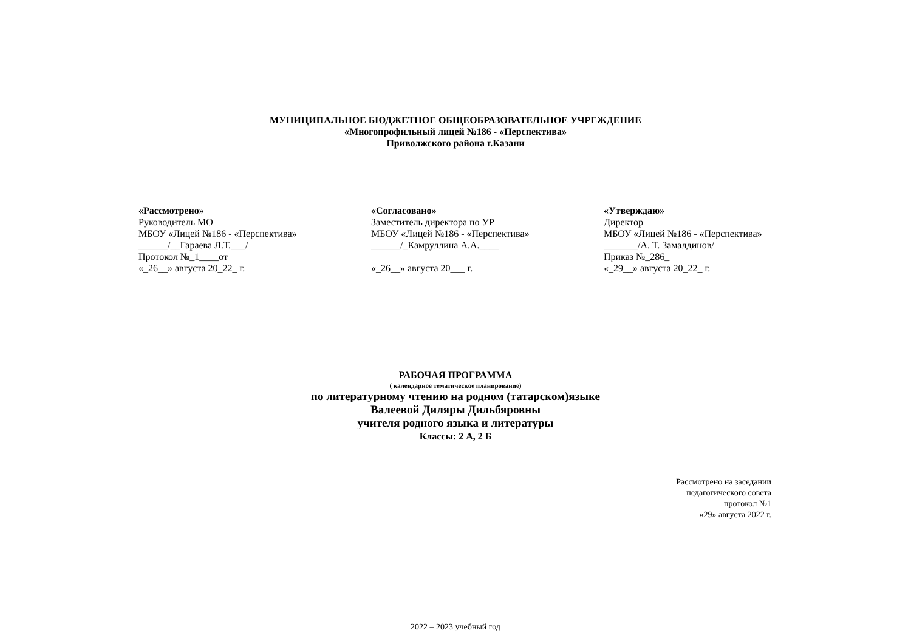МУНИЦИПАЛЬНОЕ БЮДЖЕТНОЕ ОБЩЕОБРАЗОВАТЕЛЬНОЕ УЧРЕЖДЕНИЕ
«Многопрофильный лицей №186 - «Перспектива»
Приволжского района г.Казани
«Рассмотрено»
Руководитель МО
МБОУ «Лицей №186 - «Перспектива»
______/__Гараева Л.Т.___/
Протокол №_1____от
«_26__» августа 20_22_ г.
«Согласовано»
Заместитель директора по УР
МБОУ «Лицей №186 - «Перспектива»
______/_Камруллина А.А.____
«_26__» августа 20___ г.
«Утверждаю»
Директор
МБОУ «Лицей №186 - «Перспектива»
_______/А. Т. Замалдинов/
Приказ №_286_
«_29__» августа 20_22_ г.
РАБОЧАЯ ПРОГРАММА
( календарное тематическое планирование)
по литературному чтению на родном (татарском)языке
Валеевой Диляры Дильбяровны
учителя родного языка и литературы
Классы: 2 А, 2 Б
Рассмотрено на заседании
педагогического совета
протокол №1
«29» августа 2022 г.
2022 – 2023 учебный год